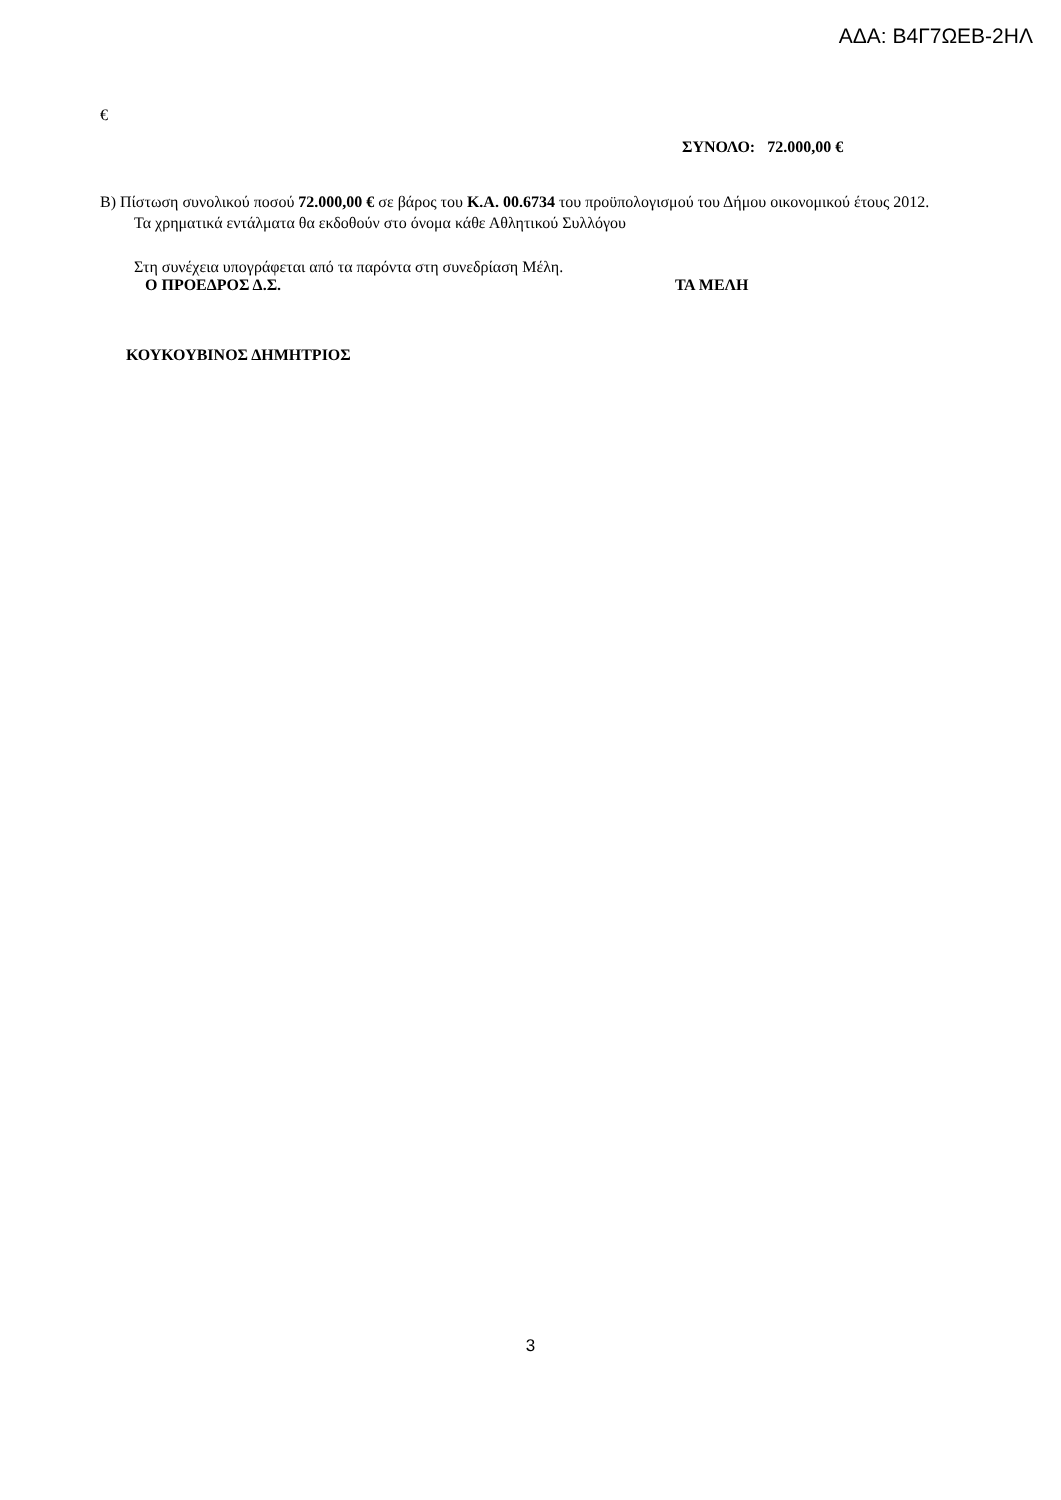ΑΔΑ: Β4Γ7ΩΕΒ-2ΗΛ
€
ΣΥΝΟΛΟ: 72.000,00 €
Β) Πίστωση συνολικού ποσού 72.000,00 € σε βάρος του Κ.Α. 00.6734 του προϋπολογισμού του Δήμου οικονομικού έτους 2012.
Τα χρηματικά εντάλματα θα εκδοθούν στο όνομα κάθε Αθλητικού Συλλόγου
Στη συνέχεια υπογράφεται από τα παρόντα στη συνεδρίαση Μέλη.
Ο ΠΡΟΕΔΡΟΣ Δ.Σ. ΤΑ ΜΕΛΗ
ΚΟΥΚΟΥΒΙΝΟΣ ΔΗΜΗΤΡΙΟΣ
3